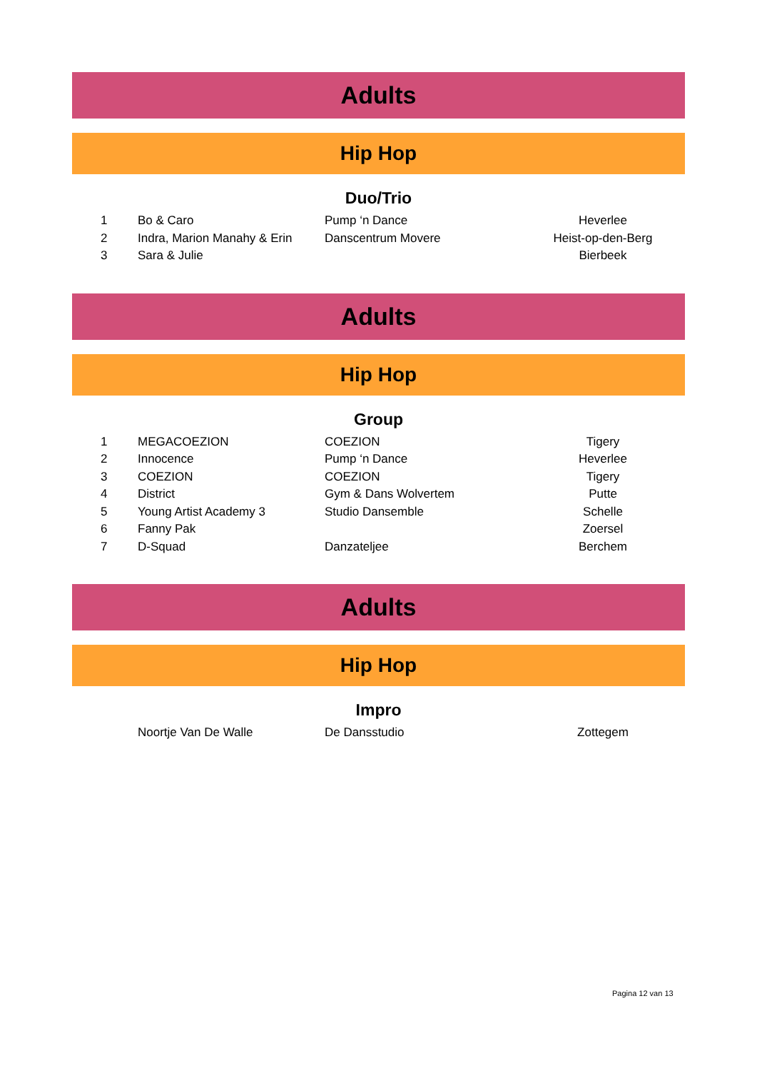Adults
Hip Hop
Duo/Trio
| 1 | Bo & Caro | Pump ‘n Dance | Heverlee | |
| 2 | Indra, Marion Manahy & Erin | Danscentrum Movere | Heist-op-den-Berg | |
| 3 | Sara & Julie | | Bierbeek | |
Adults
Hip Hop
Group
| 1 | MEGACOEZION | COEZION | Tigery | |
| 2 | Innocence | Pump ‘n Dance | Heverlee | |
| 3 | COEZION | COEZION | Tigery | |
| 4 | District | Gym & Dans Wolvertem | Putte | |
| 5 | Young Artist Academy 3 | Studio Dansemble | Schelle | |
| 6 | Fanny Pak | | Zoersel | |
| 7 | D-Squad | Danzateljee | Berchem | |
Adults
Hip Hop
Impro
| | Noortje Van De Walle | De Dansstudio | Zottegem | |
Pagina 12 van 13